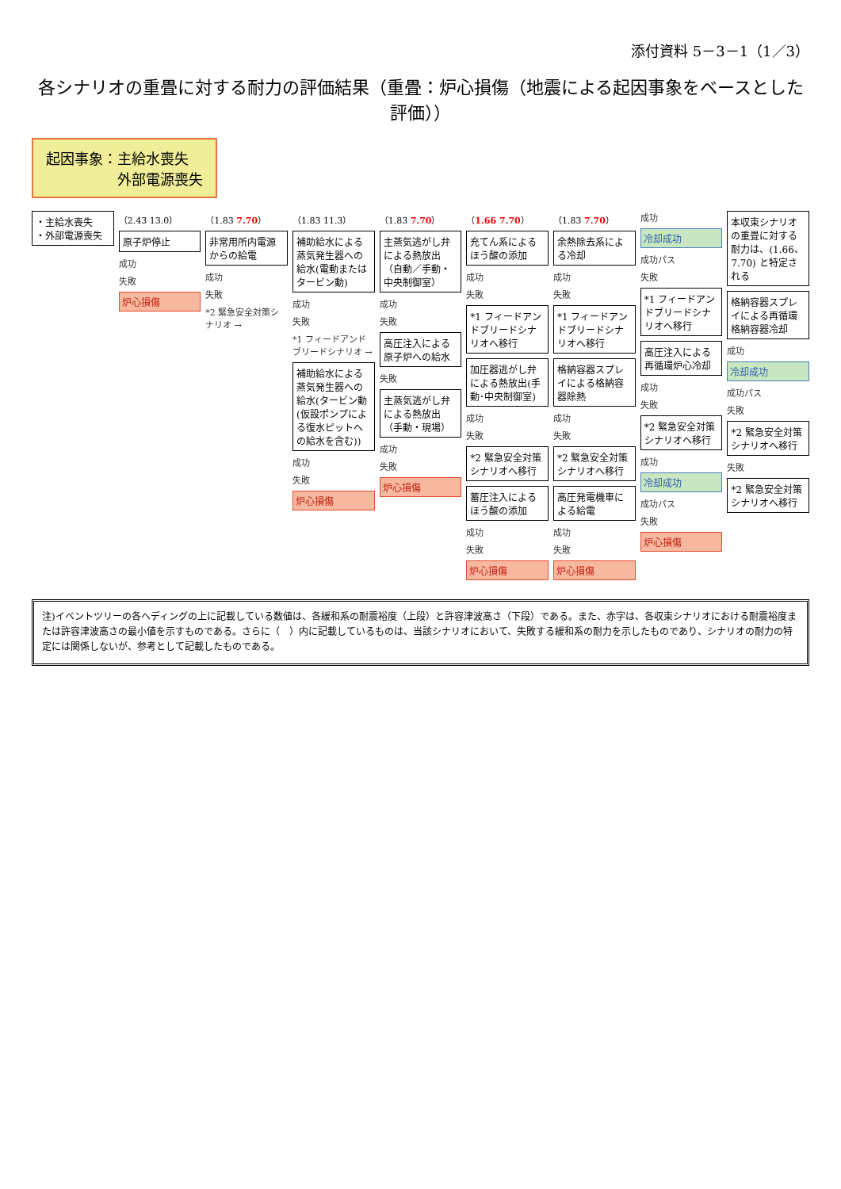添付資料 5－3－1（1／3）
各シナリオの重畳に対する耐力の評価結果（重畳：炉心損傷（地震による起因事象をベースとした評価））
起因事象：主給水喪失
　　　　　外部電源喪失
・主給水喪失
・外部電源喪失
（2.43 13.0）
原子炉停止
成功
失敗
炉心損傷
（1.83 7.70）
非常用所内電源からの給電
成功
失敗
*2 緊急安全対策シナリオ →
（1.83 11.3）
補助給水による蒸気発生器への給水(電動またはタービン動)
成功
失敗
*1 フィードアンドブリードシナリオ →
補助給水による蒸気発生器への給水(タービン動(仮設ポンプによる復水ピットへの給水を含む))
成功
失敗
炉心損傷
（1.83 7.70）
主蒸気逃がし弁による熱放出（自動／手動・中央制御室）
成功
失敗
高圧注入による原子炉への給水
失敗
主蒸気逃がし弁による熱放出（手動・現場）
成功
失敗
炉心損傷
（1.66 7.70）
充てん系によるほう酸の添加
成功
失敗
*1 フィードアンドブリードシナリオへ移行
加圧器逃がし弁による熱放出(手動･中央制御室)
成功
失敗
*2 緊急安全対策シナリオへ移行
蓄圧注入によるほう酸の添加
成功
失敗
炉心損傷
（1.83 7.70）
余熱除去系による冷却
成功
失敗
*1 フィードアンドブリードシナリオへ移行
格納容器スプレイによる格納容器除熱
成功
失敗
*2 緊急安全対策シナリオへ移行
高圧発電機車による給電
成功
失敗
炉心損傷
成功
冷却成功
成功パス
失敗
*1 フィードアンドブリードシナリオへ移行
高圧注入による再循環炉心冷却
成功
失敗
*2 緊急安全対策シナリオへ移行
成功
冷却成功
成功パス
失敗
炉心損傷
本収束シナリオの重畳に対する耐力は、(1.66、7.70) と特定される
格納容器スプレイによる再循環格納容器冷却
成功
冷却成功
成功パス
失敗
*2 緊急安全対策シナリオへ移行
失敗
*2 緊急安全対策シナリオへ移行
注)イベントツリーの各ヘディングの上に記載している数値は、各緩和系の耐震裕度（上段）と許容津波高さ（下段）である。また、赤字は、各収束シナリオにおける耐震裕度または許容津波高さの最小値を示すものである。さらに（　）内に記載しているものは、当該シナリオにおいて、失敗する緩和系の耐力を示したものであり、シナリオの耐力の特定には関係しないが、参考として記載したものである。